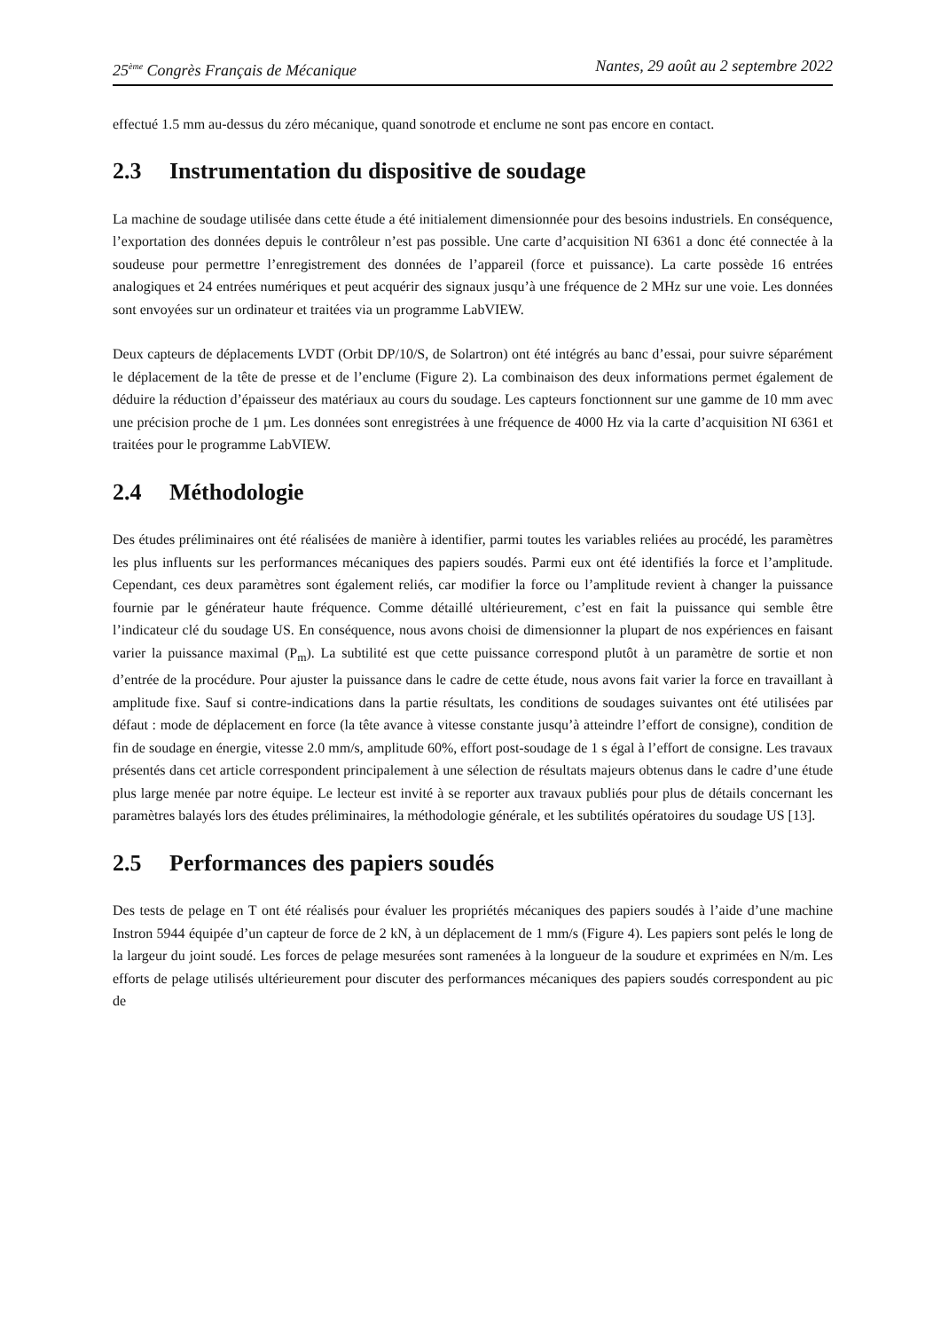25<sup>ème</sup> Congrès Français de Mécanique Nantes, 29 août au 2 septembre 2022
effectué 1.5 mm au-dessus du zéro mécanique, quand sonotrode et enclume ne sont pas encore en contact.
2.3 Instrumentation du dispositive de soudage
La machine de soudage utilisée dans cette étude a été initialement dimensionnée pour des besoins industriels. En conséquence, l’exportation des données depuis le contrôleur n’est pas possible. Une carte d’acquisition NI 6361 a donc été connectée à la soudeuse pour permettre l’enregistrement des données de l’appareil (force et puissance). La carte possède 16 entrées analogiques et 24 entrées numériques et peut acquérir des signaux jusqu’à une fréquence de 2 MHz sur une voie. Les données sont envoyées sur un ordinateur et traitées via un programme LabVIEW.
Deux capteurs de déplacements LVDT (Orbit DP/10/S, de Solartron) ont été intégrés au banc d’essai, pour suivre séparément le déplacement de la tête de presse et de l’enclume (Figure 2). La combinaison des deux informations permet également de déduire la réduction d’épaisseur des matériaux au cours du soudage. Les capteurs fonctionnent sur une gamme de 10 mm avec une précision proche de 1 µm. Les données sont enregistrées à une fréquence de 4000 Hz via la carte d’acquisition NI 6361 et traitées pour le programme LabVIEW.
2.4 Méthodologie
Des études préliminaires ont été réalisées de manière à identifier, parmi toutes les variables reliées au procédé, les paramètres les plus influents sur les performances mécaniques des papiers soudés. Parmi eux ont été identifiés la force et l’amplitude. Cependant, ces deux paramètres sont également reliés, car modifier la force ou l’amplitude revient à changer la puissance fournie par le générateur haute fréquence. Comme détaillé ultérieurement, c’est en fait la puissance qui semble être l’indicateur clé du soudage US. En conséquence, nous avons choisi de dimensionner la plupart de nos expériences en faisant varier la puissance maximal (P<sub>m</sub>). La subtilité est que cette puissance correspond plutôt à un paramètre de sortie et non d’entrée de la procédure. Pour ajuster la puissance dans le cadre de cette étude, nous avons fait varier la force en travaillant à amplitude fixe. Sauf si contre-indications dans la partie résultats, les conditions de soudages suivantes ont été utilisées par défaut : mode de déplacement en force (la tête avance à vitesse constante jusqu’à atteindre l’effort de consigne), condition de fin de soudage en énergie, vitesse 2.0 mm/s, amplitude 60%, effort post-soudage de 1 s égal à l’effort de consigne. Les travaux présentés dans cet article correspondent principalement à une sélection de résultats majeurs obtenus dans le cadre d’une étude plus large menée par notre équipe. Le lecteur est invité à se reporter aux travaux publiés pour plus de détails concernant les paramètres balayés lors des études préliminaires, la méthodologie générale, et les subtilités opératoires du soudage US [13].
2.5 Performances des papiers soudés
Des tests de pelage en T ont été réalisés pour évaluer les propriétés mécaniques des papiers soudés à l’aide d’une machine Instron 5944 équipée d’un capteur de force de 2 kN, à un déplacement de 1 mm/s (Figure 4). Les papiers sont pelés le long de la largeur du joint soudé. Les forces de pelage mesurées sont ramenées à la longueur de la soudure et exprimées en N/m. Les efforts de pelage utilisés ultérieurement pour discuter des performances mécaniques des papiers soudés correspondent au pic de